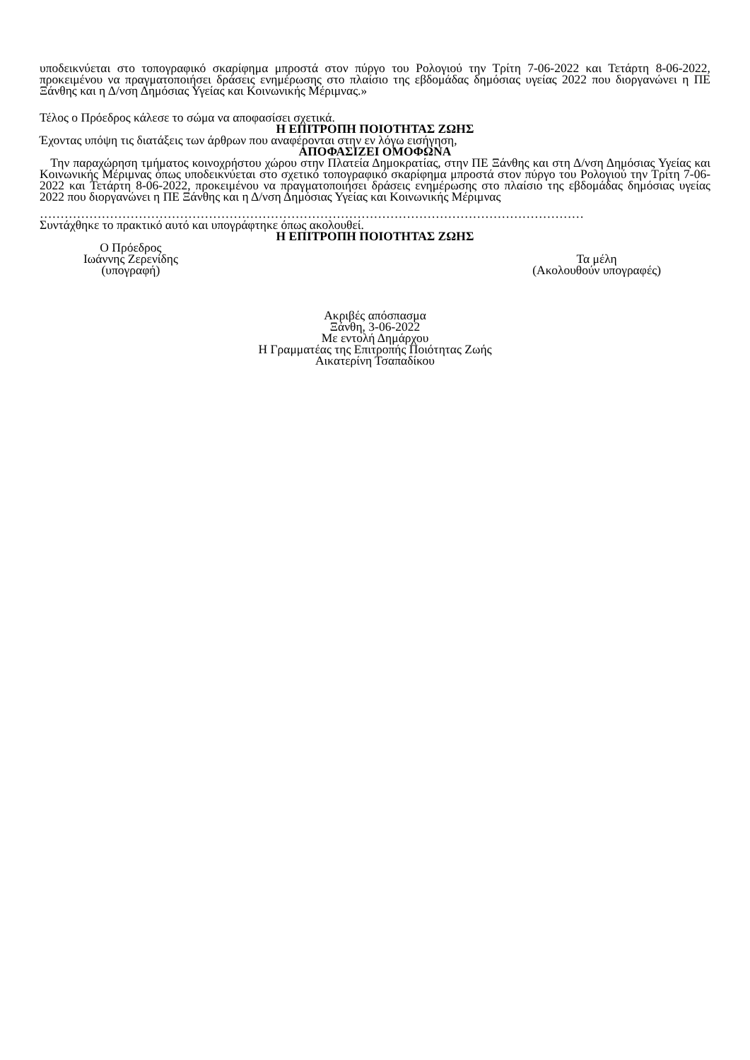υποδεικνύεται στο τοπογραφικό σκαρίφημα μπροστά στον πύργο του Ρολογιού την Τρίτη 7-06-2022 και Τετάρτη 8-06-2022, προκειμένου να πραγματοποιήσει δράσεις ενημέρωσης στο πλαίσιο της εβδομάδας δημόσιας υγείας 2022 που διοργανώνει η ΠΕ Ξάνθης και η Δ/νση Δημόσιας Υγείας και Κοινωνικής Μέριμνας.»
Τέλος ο Πρόεδρος κάλεσε το σώμα να αποφασίσει σχετικά.
Η ΕΠΙΤΡΟΠΗ ΠΟΙΟΤΗΤΑΣ ΖΩΗΣ
Έχοντας υπόψη τις διατάξεις των άρθρων που αναφέρονται στην εν λόγω εισήγηση,
ΑΠΟΦΑΣΙΖΕΙ ΟΜΟΦΩΝΑ
Την παραχώρηση τμήματος κοινοχρήστου χώρου στην Πλατεία Δημοκρατίας, στην ΠΕ Ξάνθης και στη Δ/νση Δημόσιας Υγείας και Κοινωνικής Μέριμνας όπως υποδεικνύεται στο σχετικό τοπογραφικό σκαρίφημα μπροστά στον πύργο του Ρολογιού την Τρίτη 7-06-2022 και Τετάρτη 8-06-2022, προκειμένου να πραγματοποιήσει δράσεις ενημέρωσης στο πλαίσιο της εβδομάδας δημόσιας υγείας 2022 που διοργανώνει η ΠΕ Ξάνθης και η Δ/νση Δημόσιας Υγείας και Κοινωνικής Μέριμνας
……………………………………………………………………………………………………………………
Συντάχθηκε το πρακτικό αυτό και υπογράφτηκε όπως ακολουθεί.
Η ΕΠΙΤΡΟΠΗ ΠΟΙΟΤΗΤΑΣ ΖΩΗΣ
Ο Πρόεδρος
Ιωάννης Ζερενίδης
(υπογραφή)
Τα μέλη
(Ακολουθούν υπογραφές)
Ακριβές απόσπασμα
Ξάνθη, 3-06-2022
Με εντολή Δημάρχου
Η Γραμματέας της Επιτροπής Ποιότητας Ζωής
Αικατερίνη Τσαπαδίκου